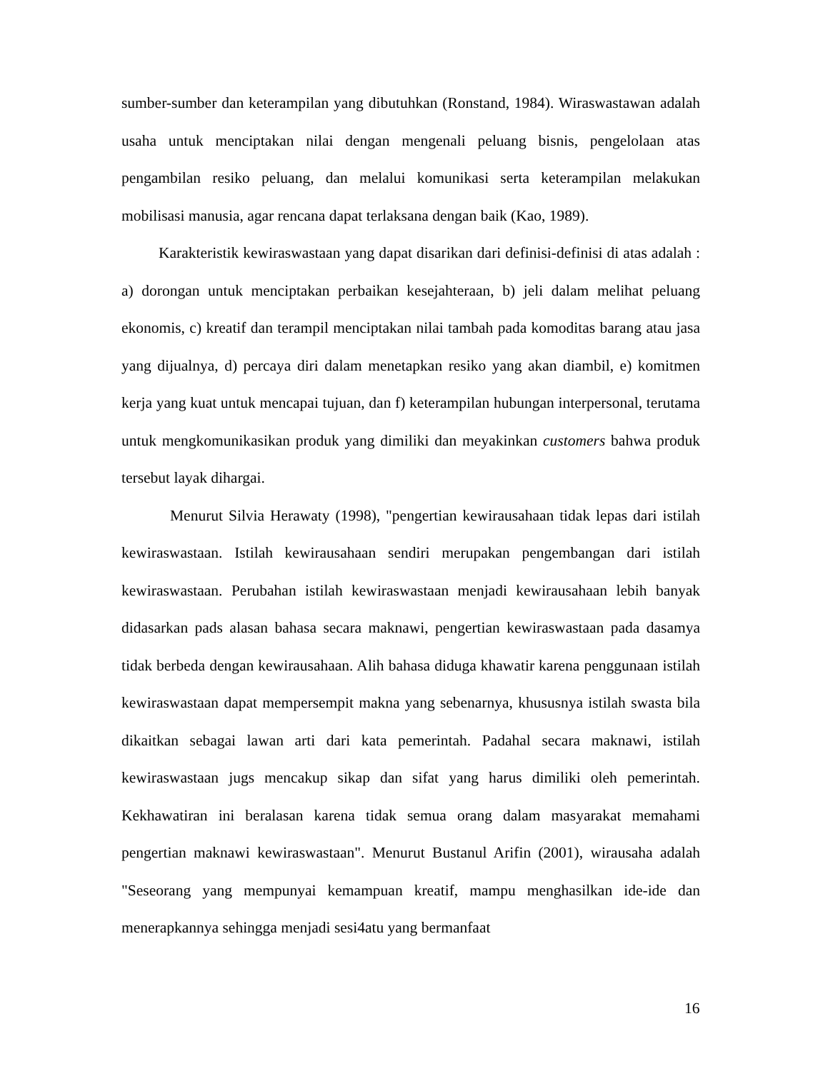sumber-sumber dan keterampilan yang dibutuhkan (Ronstand, 1984). Wiraswastawan adalah usaha untuk menciptakan nilai dengan mengenali peluang bisnis, pengelolaan atas pengambilan resiko peluang, dan melalui komunikasi serta keterampilan melakukan mobilisasi manusia, agar rencana dapat terlaksana dengan baik (Kao, 1989).
Karakteristik kewiraswastaan yang dapat disarikan dari definisi-definisi di atas adalah : a) dorongan untuk menciptakan perbaikan kesejahteraan, b) jeli dalam melihat peluang ekonomis, c) kreatif dan terampil menciptakan nilai tambah pada komoditas barang atau jasa yang dijualnya, d) percaya diri dalam menetapkan resiko yang akan diambil, e) komitmen kerja yang kuat untuk mencapai tujuan, dan f) keterampilan hubungan interpersonal, terutama untuk mengkomunikasikan produk yang dimiliki dan meyakinkan customers bahwa produk tersebut layak dihargai.
Menurut Silvia Herawaty (1998), "pengertian kewirausahaan tidak lepas dari istilah kewiraswastaan. Istilah kewirausahaan sendiri merupakan pengembangan dari istilah kewiraswastaan. Perubahan istilah kewiraswastaan menjadi kewirausahaan lebih banyak didasarkan pads alasan bahasa secara maknawi, pengertian kewiraswastaan pada dasamya tidak berbeda dengan kewirausahaan. Alih bahasa diduga khawatir karena penggunaan istilah kewiraswastaan dapat mempersempit makna yang sebenarnya, khususnya istilah swasta bila dikaitkan sebagai lawan arti dari kata pemerintah. Padahal secara maknawi, istilah kewiraswastaan jugs mencakup sikap dan sifat yang harus dimiliki oleh pemerintah. Kekhawatiran ini beralasan karena tidak semua orang dalam masyarakat memahami pengertian maknawi kewiraswastaan". Menurut Bustanul Arifin (2001), wirausaha adalah "Seseorang yang mempunyai kemampuan kreatif, mampu menghasilkan ide-ide dan menerapkannya sehingga menjadi sesi4atu yang bermanfaat
16